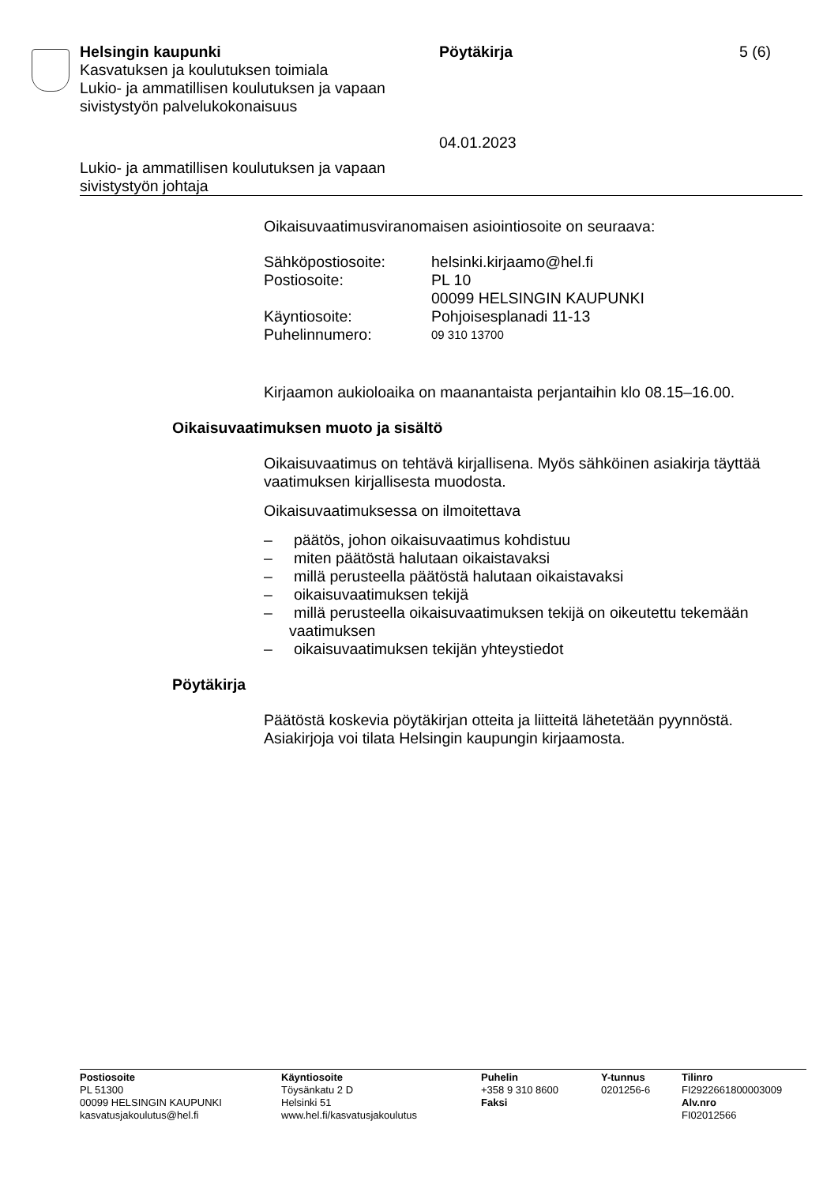Helsingin kaupunki
Kasvatuksen ja koulutuksen toimiala
Lukio- ja ammatillisen koulutuksen ja vapaan sivistystyön palvelukokonaisuus
Pöytäkirja
04.01.2023
5 (6)
Lukio- ja ammatillisen koulutuksen ja vapaan
sivistystyön johtaja
Oikaisuvaatimusviranomaisen asiointiosoite on seuraava:
| Sähköpostiosoite: | helsinki.kirjaamo@hel.fi |
| Postiosoite: | PL 10 00099 HELSINGIN KAUPUNKI |
| Käyntiosoite: | Pohjoisesplanadi 11-13 |
| Puhelinnumero: | 09 310 13700 |
Kirjaamon aukioloaika on maanantaista perjantaihin klo 08.15–16.00.
Oikaisuvaatimuksen muoto ja sisältö
Oikaisuvaatimus on tehtävä kirjallisena. Myös sähköinen asiakirja täyttää vaatimuksen kirjallisesta muodosta.
Oikaisuvaatimuksessa on ilmoitettava
– päätös, johon oikaisuvaatimus kohdistuu
– miten päätöstä halutaan oikaistavaksi
– millä perusteella päätöstä halutaan oikaistavaksi
– oikaisuvaatimuksen tekijä
– millä perusteella oikaisuvaatimuksen tekijä on oikeutettu tekemään vaatimuksen
– oikaisuvaatimuksen tekijän yhteystiedot
Pöytäkirja
Päätöstä koskevia pöytäkirjan otteita ja liitteitä lähetetään pyynnöstä. Asiakirjoja voi tilata Helsingin kaupungin kirjaamosta.
Postiosoite
PL 51300
00099 HELSINGIN KAUPUNKI
kasvatusjakoulutus@hel.fi
Käyntiosoite
Töysänkatu 2 D
Helsinki 51
www.hel.fi/kasvatusjakoulutus
Puhelin
+358 9 310 8600
Faksi
Y-tunnus
0201256-6
Tilinro
FI2922661800003009
Alv.nro
FI02012566